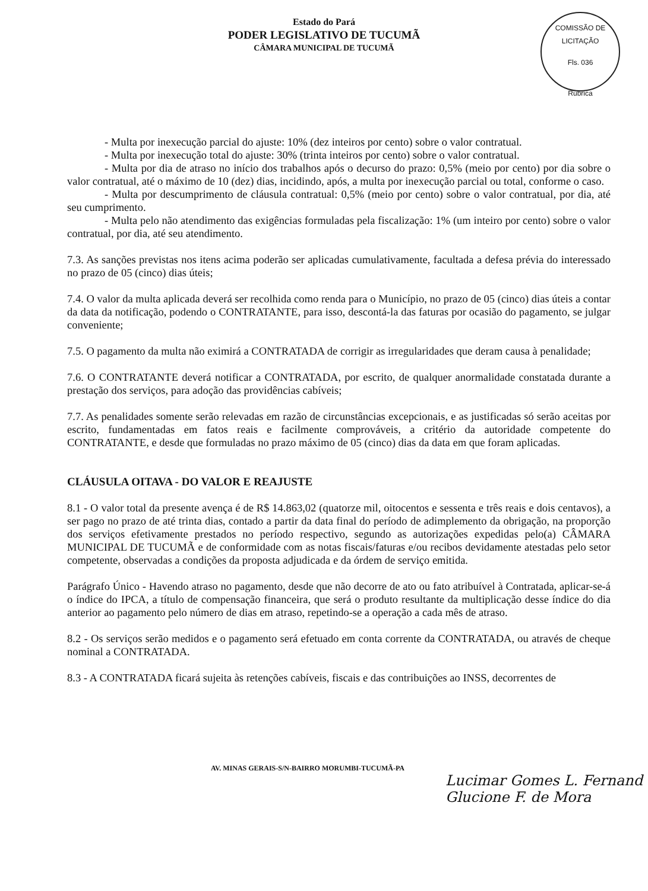Estado do Pará
PODER LEGISLATIVO DE TUCUMÃ
CÂMARA MUNICIPAL DE TUCUMÃ
COMISSÃO DE LICITAÇÃO
Fls. 036
Rubrica
- Multa por inexecução parcial do ajuste: 10% (dez inteiros por cento) sobre o valor contratual.
- Multa por inexecução total do ajuste: 30% (trinta inteiros por cento) sobre o valor contratual.
- Multa por dia de atraso no início dos trabalhos após o decurso do prazo: 0,5% (meio por cento) por dia sobre o valor contratual, até o máximo de 10 (dez) dias, incidindo, após, a multa por inexecução parcial ou total, conforme o caso.
- Multa por descumprimento de cláusula contratual: 0,5% (meio por cento) sobre o valor contratual, por dia, até seu cumprimento.
- Multa pelo não atendimento das exigências formuladas pela fiscalização: 1% (um inteiro por cento) sobre o valor contratual, por dia, até seu atendimento.
7.3. As sanções previstas nos itens acima poderão ser aplicadas cumulativamente, facultada a defesa prévia do interessado no prazo de 05 (cinco) dias úteis;
7.4. O valor da multa aplicada deverá ser recolhida como renda para o Município, no prazo de 05 (cinco) dias úteis a contar da data da notificação, podendo o CONTRATANTE, para isso, descontá-la das faturas por ocasião do pagamento, se julgar conveniente;
7.5. O pagamento da multa não eximirá a CONTRATADA de corrigir as irregularidades que deram causa à penalidade;
7.6. O CONTRATANTE deverá notificar a CONTRATADA, por escrito, de qualquer anormalidade constatada durante a prestação dos serviços, para adoção das providências cabíveis;
7.7. As penalidades somente serão relevadas em razão de circunstâncias excepcionais, e as justificadas só serão aceitas por escrito, fundamentadas em fatos reais e facilmente comprováveis, a critério da autoridade competente do CONTRATANTE, e desde que formuladas no prazo máximo de 05 (cinco) dias da data em que foram aplicadas.
CLÁUSULA OITAVA - DO VALOR E REAJUSTE
8.1 - O valor total da presente avença é de R$ 14.863,02 (quatorze mil, oitocentos e sessenta e três reais e dois centavos), a ser pago no prazo de até trinta dias, contado a partir da data final do período de adimplemento da obrigação, na proporção dos serviços efetivamente prestados no período respectivo, segundo as autorizações expedidas pelo(a) CÂMARA MUNICIPAL DE TUCUMÃ e de conformidade com as notas fiscais/faturas e/ou recibos devidamente atestadas pelo setor competente, observadas a condições da proposta adjudicada e da órdem de serviço emitida.
Parágrafo Único - Havendo atraso no pagamento, desde que não decorre de ato ou fato atribuível à Contratada, aplicar-se-á o índice do IPCA, a título de compensação financeira, que será o produto resultante da multiplicação desse índice do dia anterior ao pagamento pelo número de dias em atraso, repetindo-se a operação a cada mês de atraso.
8.2 - Os serviços serão medidos e o pagamento será efetuado em conta corrente da CONTRATADA, ou através de cheque nominal a CONTRATADA.
8.3 - A CONTRATADA ficará sujeita às retenções cabíveis, fiscais e das contribuições ao INSS, decorrentes de
AV. MINAS GERAIS-S/N-BAIRRO MORUMBI-TUCUMÃ-PA
Lucimar Gomes L. Fernand
Glucione F. de Mora